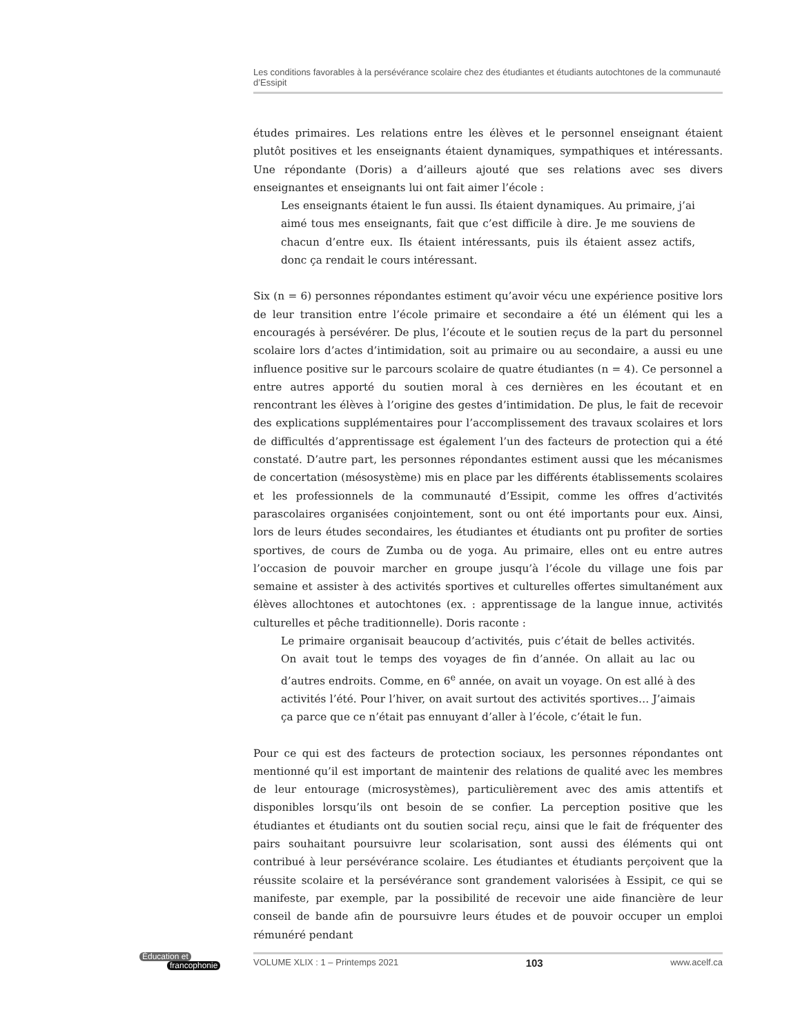Les conditions favorables à la persévérance scolaire chez des étudiantes et étudiants autochtones de la communauté d’Essipit
études primaires. Les relations entre les élèves et le personnel enseignant étaient plutôt positives et les enseignants étaient dynamiques, sympathiques et intéressants. Une répondante (Doris) a d’ailleurs ajouté que ses relations avec ses divers enseignantes et enseignants lui ont fait aimer l’école :
Les enseignants étaient le fun aussi. Ils étaient dynamiques. Au primaire, j’ai aimé tous mes enseignants, fait que c’est difficile à dire. Je me souviens de chacun d’entre eux. Ils étaient intéressants, puis ils étaient assez actifs, donc ça rendait le cours intéressant.
Six (n = 6) personnes répondantes estiment qu’avoir vécu une expérience positive lors de leur transition entre l’école primaire et secondaire a été un élément qui les a encouragés à persévérer. De plus, l’écoute et le soutien reçus de la part du personnel scolaire lors d’actes d’intimidation, soit au primaire ou au secondaire, a aussi eu une influence positive sur le parcours scolaire de quatre étudiantes (n = 4). Ce personnel a entre autres apporté du soutien moral à ces dernières en les écoutant et en rencontrant les élèves à l’origine des gestes d’intimidation. De plus, le fait de recevoir des explications supplémentaires pour l’accomplissement des travaux scolaires et lors de difficultés d’apprentissage est également l’un des facteurs de protection qui a été constaté. D’autre part, les personnes répondantes estiment aussi que les mécanismes de concertation (mésosystème) mis en place par les différents établissements scolaires et les professionnels de la communauté d’Essipit, comme les offres d’activités parascolaires organisées conjointement, sont ou ont été importants pour eux. Ainsi, lors de leurs études secondaires, les étudiantes et étudiants ont pu profiter de sorties sportives, de cours de Zumba ou de yoga. Au primaire, elles ont eu entre autres l’occasion de pouvoir marcher en groupe jusqu’à l’école du village une fois par semaine et assister à des activités sportives et culturelles offertes simultanément aux élèves allochtones et autochtones (ex. : apprentissage de la langue innue, activités culturelles et pêche traditionnelle). Doris raconte :
Le primaire organisait beaucoup d’activités, puis c’était de belles activités. On avait tout le temps des voyages de fin d’année. On allait au lac ou d’autres endroits. Comme, en 6<sup>e</sup> année, on avait un voyage. On est allé à des activités l’été. Pour l’hiver, on avait surtout des activités sportives… J’aimais ça parce que ce n’était pas ennuyant d’aller à l’école, c’était le fun.
Pour ce qui est des facteurs de protection sociaux, les personnes répondantes ont mentionné qu’il est important de maintenir des relations de qualité avec les membres de leur entourage (microsystèmes), particulièrement avec des amis attentifs et disponibles lorsqu’ils ont besoin de se confier. La perception positive que les étudiantes et étudiants ont du soutien social reçu, ainsi que le fait de fréquenter des pairs souhaitant poursuivre leur scolarisation, sont aussi des éléments qui ont contribué à leur persévérance scolaire. Les étudiantes et étudiants perçoivent que la réussite scolaire et la persévérance sont grandement valorisées à Essipit, ce qui se manifeste, par exemple, par la possibilité de recevoir une aide financière de leur conseil de bande afin de poursuivre leurs études et de pouvoir occuper un emploi rémunéré pendant
Éducation et
francophonie
VOLUME XLIX : 1 – Printemps 2021 103 www.acelf.ca